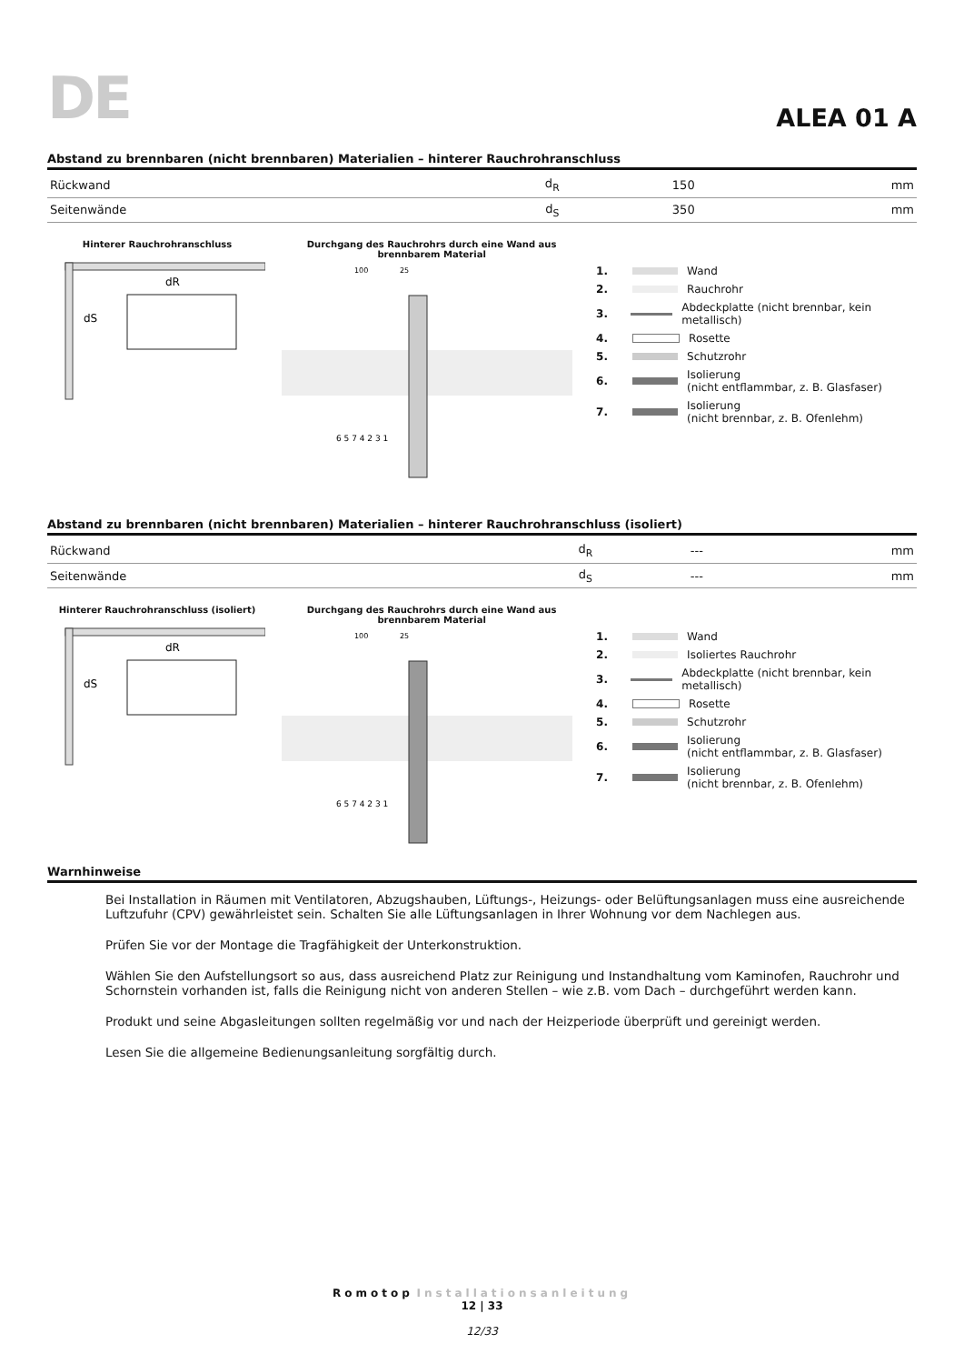DE
ALEA 01 A
Abstand zu brennbaren (nicht brennbaren) Materialien – hinterer Rauchrohranschluss
| Rückwand | d<sub>R</sub> | 150 | mm |
| Seitenwände | d<sub>S</sub> | 350 | mm |
Hinterer Rauchrohranschluss
dR
dS
Durchgang des Rauchrohrs durch eine Wand aus brennbarem Material
100
25
6 5 7 4 2 3 1
1. Wand
2. Rauchrohr
3. Abdeckplatte (nicht brennbar, kein metallisch)
4. Rosette
5. Schutzrohr
6. Isolierung
(nicht entflammbar, z. B. Glasfaser)
7. Isolierung
(nicht brennbar, z. B. Ofenlehm)
Abstand zu brennbaren (nicht brennbaren) Materialien – hinterer Rauchrohranschluss (isoliert)
| Rückwand | d<sub>R</sub> | --- | mm |
| Seitenwände | d<sub>S</sub> | --- | mm |
Hinterer Rauchrohranschluss (isoliert)
dR
dS
Durchgang des Rauchrohrs durch eine Wand aus brennbarem Material
100
25
6 5 7 4 2 3 1
1. Wand
2. Isoliertes Rauchrohr
3. Abdeckplatte (nicht brennbar, kein metallisch)
4. Rosette
5. Schutzrohr
6. Isolierung
(nicht entflammbar, z. B. Glasfaser)
7. Isolierung
(nicht brennbar, z. B. Ofenlehm)
Warnhinweise
Bei Installation in Räumen mit Ventilatoren, Abzugshauben, Lüftungs-, Heizungs- oder Belüftungsanlagen muss eine aus­reichende Luftzufuhr (CPV) gewährleistet sein. Schalten Sie alle Lüftungsanlagen in Ihrer Wohnung vor dem Nachlegen aus.
Prüfen Sie vor der Montage die Tragfähigkeit der Unterkonstruktion.
Wählen Sie den Aufstellungsort so aus, dass ausreichend Platz zur Reinigung und Instandhaltung vom Kaminofen, Rauchrohr und Schornstein vorhanden ist, falls die Reinigung nicht von anderen Stellen – wie z.B. vom Dach – durchgeführt werden kann.
Produkt und seine Abgasleitungen sollten regelmäßig vor und nach der Heizperiode überprüft und gereinigt werden.
Lesen Sie die allgemeine Bedienungsanleitung sorgfältig durch.
Romotop Installationsanleitung
12 | 33
12/33